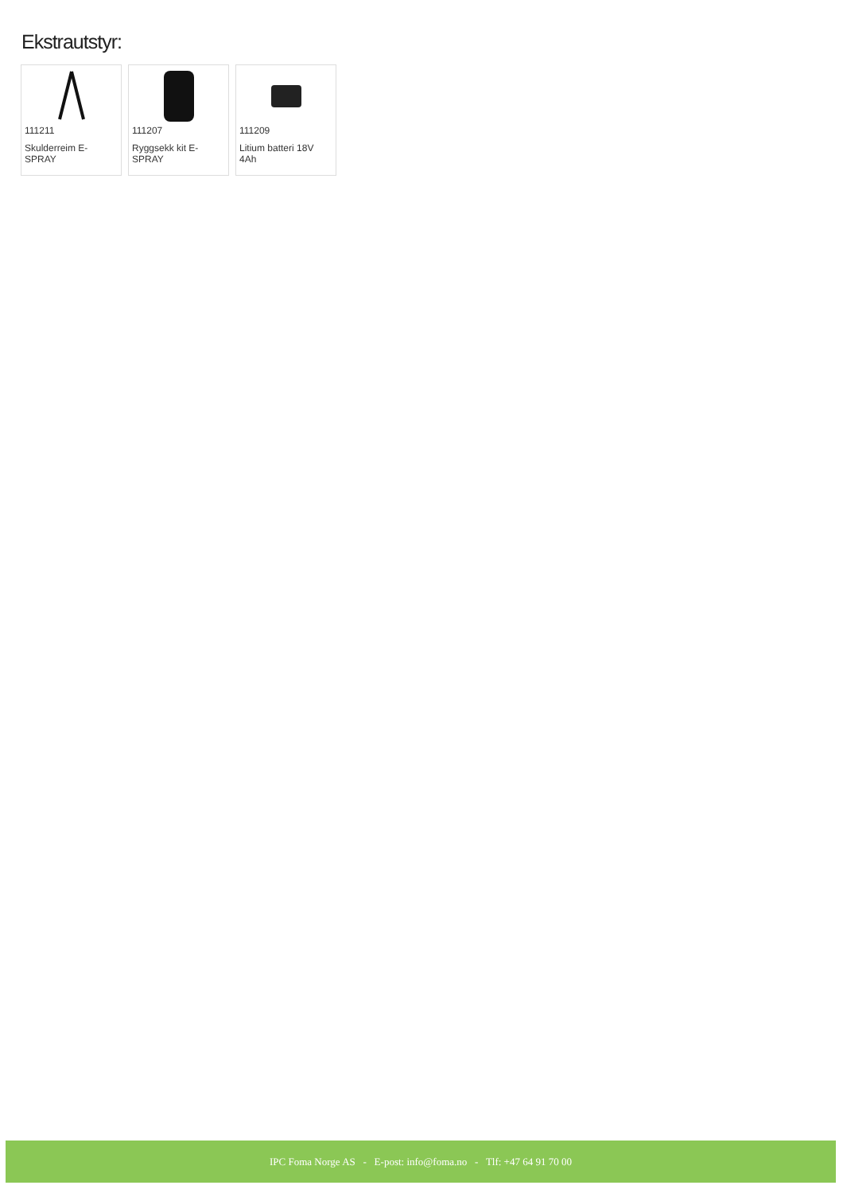Ekstrautstyr:
111211
Skulderreim E-SPRAY
111207
Ryggsekk kit E-SPRAY
111209
Litium batteri 18V 4Ah
IPC Foma Norge AS - E-post: info@foma.no - Tlf: +47 64 91 70 00